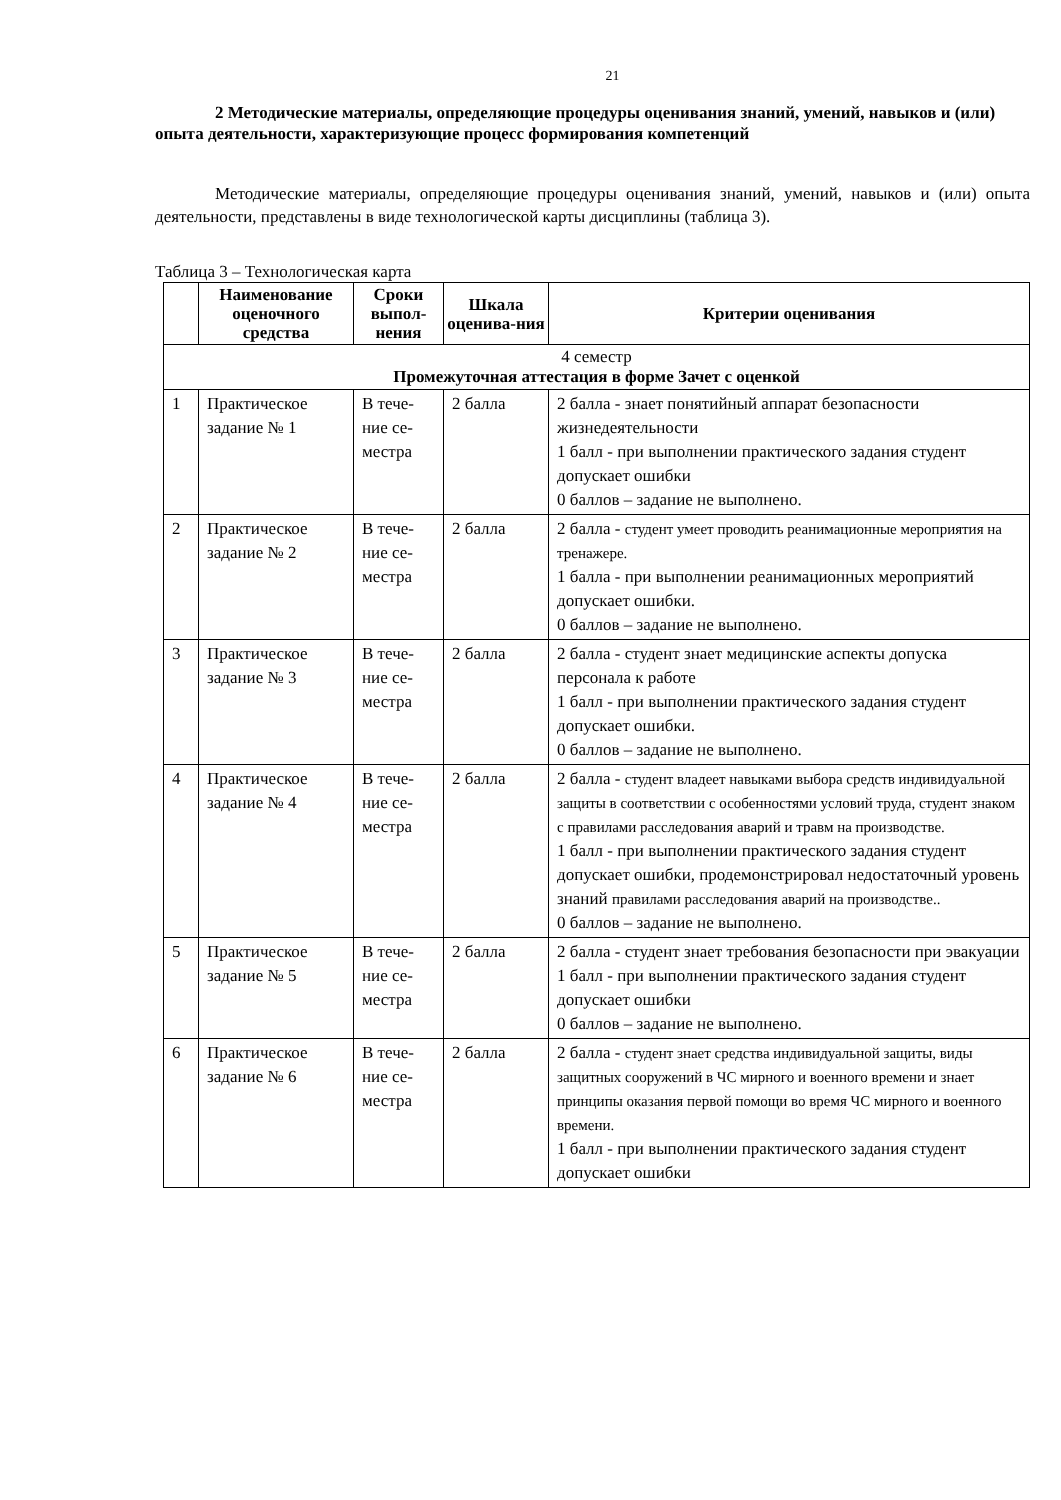21
2 Методические материалы, определяющие процедуры оценивания знаний, умений, навыков и (или) опыта деятельности, характеризующие процесс формирования компетенций
Методические материалы, определяющие процедуры оценивания знаний, умений, навыков и (или) опыта деятельности, представлены в виде технологической карты дисциплины (таблица 3).
Таблица 3 – Технологическая карта
| | Наименование оценочного средства | Сроки выпол-нения | Шкала оценива-ния | Критерии оценивания |
| --- | --- | --- | --- | --- |
| 4 семестр Промежуточная аттестация в форме Зачет с оценкой | | | | |
| 1 | Практическое задание № 1 | В тече-ние се-местра | 2 балла | 2 балла - знает понятийный аппарат безопасности жизнедеятельности 1 балл - при выполнении практического задания студент допускает ошибки 0 баллов – задание не выполнено. |
| 2 | Практическое задание № 2 | В тече-ние се-местра | 2 балла | 2 балла - студент умеет проводить реанимационные мероприятия на тренажере. 1 балла - при выполнении реанимационных мероприятий допускает ошибки. 0 баллов – задание не выполнено. |
| 3 | Практическое задание № 3 | В тече-ние се-местра | 2 балла | 2 балла - студент знает медицинские аспекты допуска персонала к работе 1 балл - при выполнении практического задания студент допускает ошибки. 0 баллов – задание не выполнено. |
| 4 | Практическое задание № 4 | В тече-ние се-местра | 2 балла | 2 балла - студент владеет навыками выбора средств индивидуальной защиты в соответствии с особенностями условий труда, студент знаком с правилами расследования аварий и травм на производстве. 1 балл - при выполнении практического задания студент допускает ошибки, продемонстрировал недостаточный уровень знаний правилами расследования аварий на производстве.. 0 баллов – задание не выполнено. |
| 5 | Практическое задание № 5 | В тече-ние се-местра | 2 балла | 2 балла - студент знает требования безопасности при эвакуации 1 балл - при выполнении практического задания студент допускает ошибки 0 баллов – задание не выполнено. |
| 6 | Практическое задание № 6 | В тече-ние се-местра | 2 балла | 2 балла - студент знает средства индивидуальной защиты, виды защитных сооружений в ЧС мирного и военного времени и знает принципы оказания первой помощи во время ЧС мирного и военного времени. 1 балл - при выполнении практического задания студент допускает ошибки |